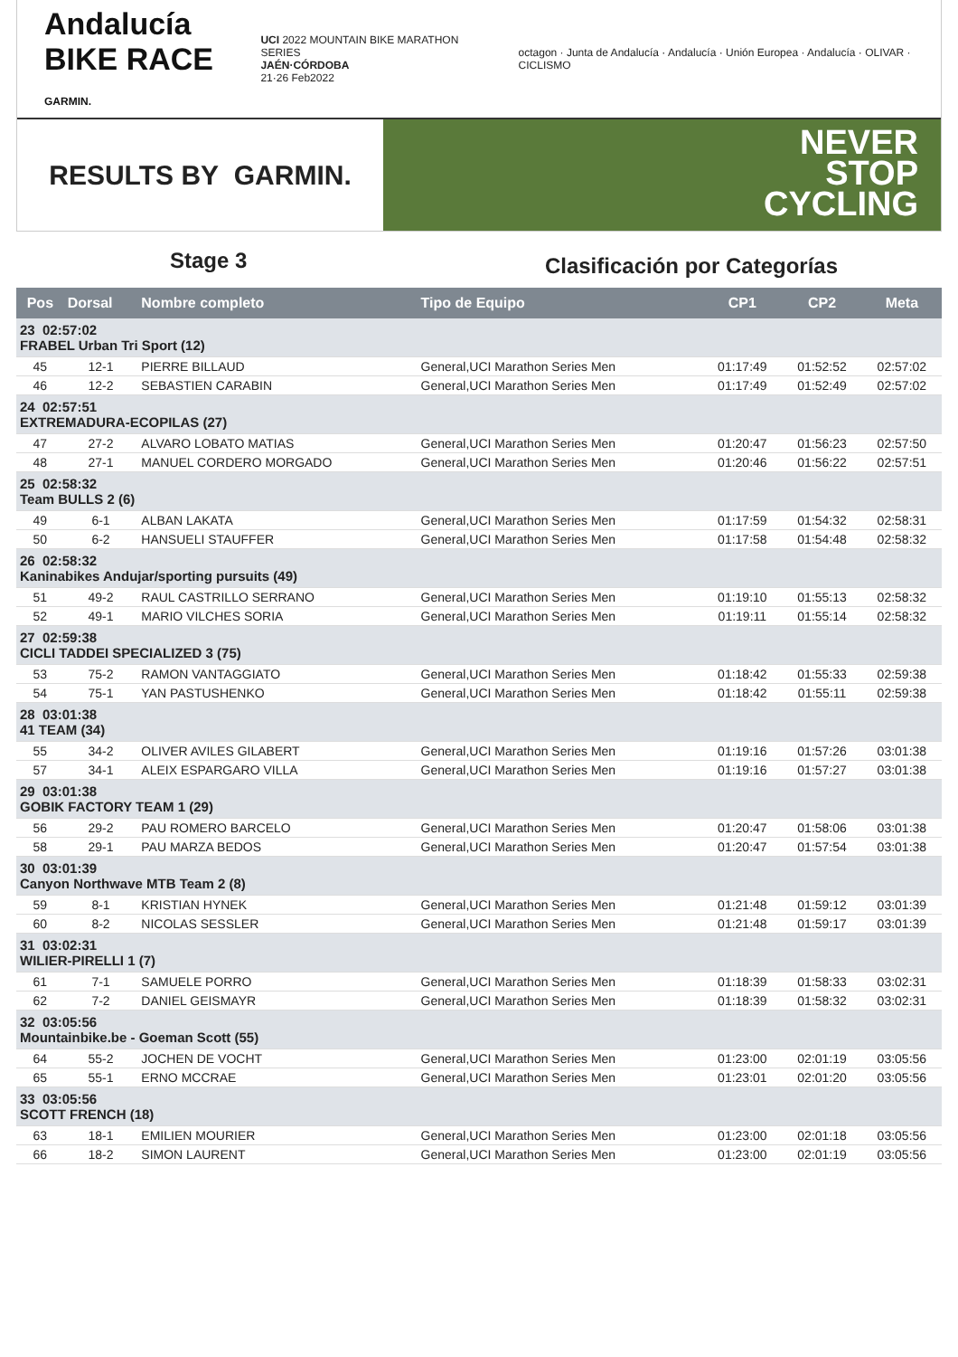Andalucía
BIKE RACE GARMIN.
UCI 2022 MOUNTAIN BIKE MARATHON SERIES
JAÉN·CÓRDOBA
21·26 Feb2022
octagon · Junta de Andalucía · Andalucía · Unión Europea · Andalucía · OLIVAR · CICLISMO
RESULTS BY GARMIN.
NEVER
STOP
CYCLING
Stage 3
Clasificación por Categorías
| Pos | Dorsal | Nombre completo | Tipo de Equipo | CP1 | CP2 | Meta |
| --- | --- | --- | --- | --- | --- | --- |
| 23 02:57:02 FRABEL Urban Tri Sport (12) | | | | | | |
| 45 | 12-1 | PIERRE BILLAUD | General,UCI Marathon Series Men | 01:17:49 | 01:52:52 | 02:57:02 |
| 46 | 12-2 | SEBASTIEN CARABIN | General,UCI Marathon Series Men | 01:17:49 | 01:52:49 | 02:57:02 |
| 24 02:57:51 EXTREMADURA-ECOPILAS (27) | | | | | | |
| 47 | 27-2 | ALVARO LOBATO MATIAS | General,UCI Marathon Series Men | 01:20:47 | 01:56:23 | 02:57:50 |
| 48 | 27-1 | MANUEL CORDERO MORGADO | General,UCI Marathon Series Men | 01:20:46 | 01:56:22 | 02:57:51 |
| 25 02:58:32 Team BULLS 2 (6) | | | | | | |
| 49 | 6-1 | ALBAN LAKATA | General,UCI Marathon Series Men | 01:17:59 | 01:54:32 | 02:58:31 |
| 50 | 6-2 | HANSUELI STAUFFER | General,UCI Marathon Series Men | 01:17:58 | 01:54:48 | 02:58:32 |
| 26 02:58:32 Kaninabikes Andujar/sporting pursuits (49) | | | | | | |
| 51 | 49-2 | RAUL CASTRILLO SERRANO | General,UCI Marathon Series Men | 01:19:10 | 01:55:13 | 02:58:32 |
| 52 | 49-1 | MARIO VILCHES SORIA | General,UCI Marathon Series Men | 01:19:11 | 01:55:14 | 02:58:32 |
| 27 02:59:38 CICLI TADDEI SPECIALIZED 3 (75) | | | | | | |
| 53 | 75-2 | RAMON VANTAGGIATO | General,UCI Marathon Series Men | 01:18:42 | 01:55:33 | 02:59:38 |
| 54 | 75-1 | YAN PASTUSHENKO | General,UCI Marathon Series Men | 01:18:42 | 01:55:11 | 02:59:38 |
| 28 03:01:38 41 TEAM (34) | | | | | | |
| 55 | 34-2 | OLIVER AVILES GILABERT | General,UCI Marathon Series Men | 01:19:16 | 01:57:26 | 03:01:38 |
| 57 | 34-1 | ALEIX ESPARGARO VILLA | General,UCI Marathon Series Men | 01:19:16 | 01:57:27 | 03:01:38 |
| 29 03:01:38 GOBIK FACTORY TEAM 1 (29) | | | | | | |
| 56 | 29-2 | PAU ROMERO BARCELO | General,UCI Marathon Series Men | 01:20:47 | 01:58:06 | 03:01:38 |
| 58 | 29-1 | PAU MARZA BEDOS | General,UCI Marathon Series Men | 01:20:47 | 01:57:54 | 03:01:38 |
| 30 03:01:39 Canyon Northwave MTB Team 2 (8) | | | | | | |
| 59 | 8-1 | KRISTIAN HYNEK | General,UCI Marathon Series Men | 01:21:48 | 01:59:12 | 03:01:39 |
| 60 | 8-2 | NICOLAS SESSLER | General,UCI Marathon Series Men | 01:21:48 | 01:59:17 | 03:01:39 |
| 31 03:02:31 WILIER-PIRELLI 1 (7) | | | | | | |
| 61 | 7-1 | SAMUELE PORRO | General,UCI Marathon Series Men | 01:18:39 | 01:58:33 | 03:02:31 |
| 62 | 7-2 | DANIEL GEISMAYR | General,UCI Marathon Series Men | 01:18:39 | 01:58:32 | 03:02:31 |
| 32 03:05:56 Mountainbike.be - Goeman Scott (55) | | | | | | |
| 64 | 55-2 | JOCHEN DE VOCHT | General,UCI Marathon Series Men | 01:23:00 | 02:01:19 | 03:05:56 |
| 65 | 55-1 | ERNO MCCRAE | General,UCI Marathon Series Men | 01:23:01 | 02:01:20 | 03:05:56 |
| 33 03:05:56 SCOTT FRENCH (18) | | | | | | |
| 63 | 18-1 | EMILIEN MOURIER | General,UCI Marathon Series Men | 01:23:00 | 02:01:18 | 03:05:56 |
| 66 | 18-2 | SIMON LAURENT | General,UCI Marathon Series Men | 01:23:00 | 02:01:19 | 03:05:56 |